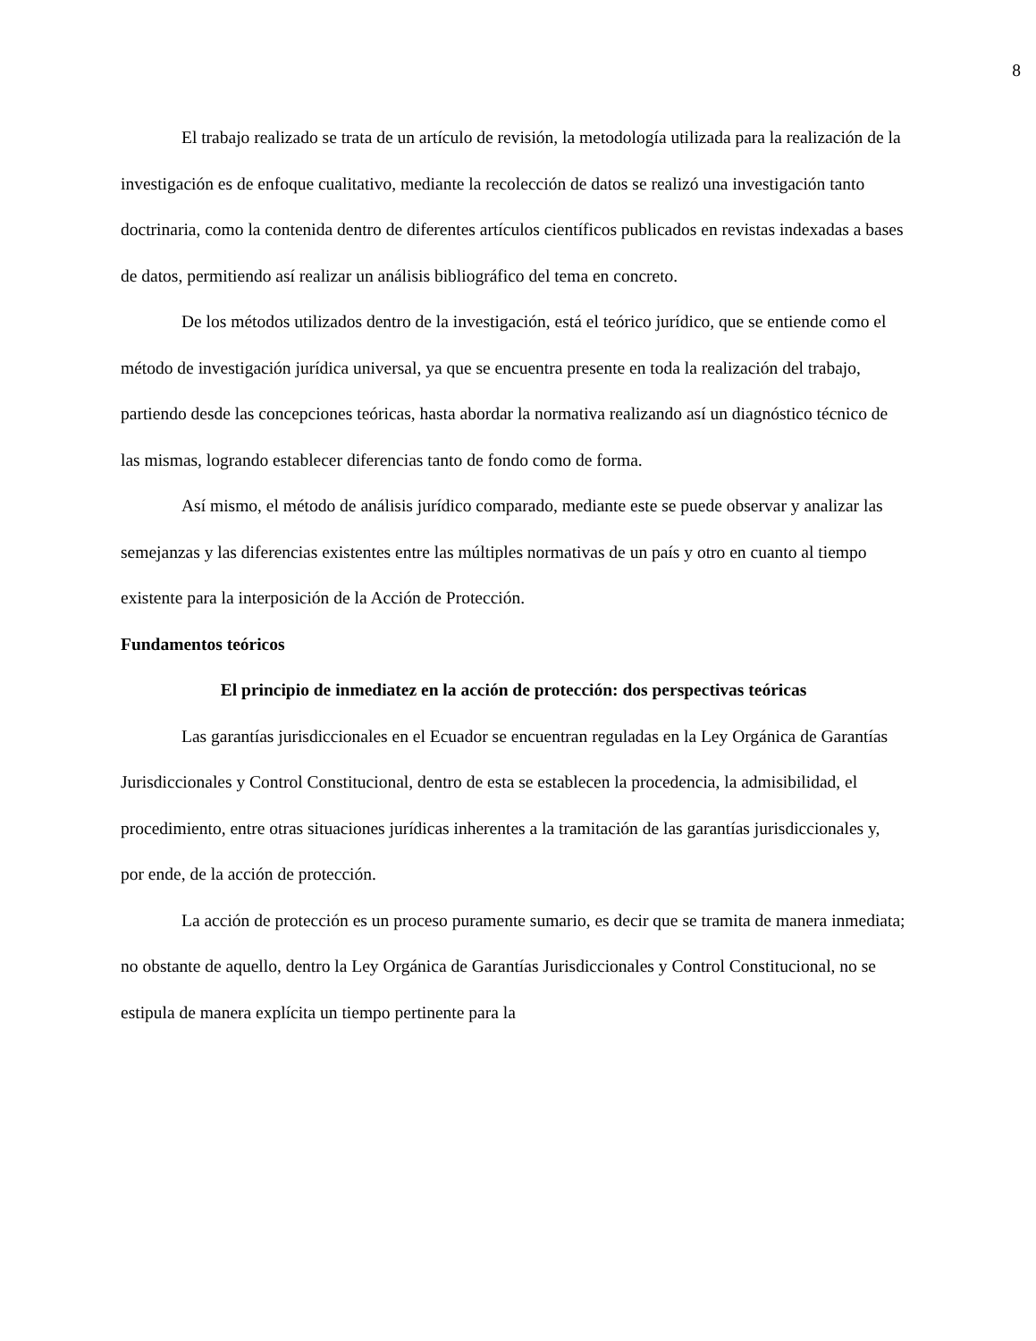8
El trabajo realizado se trata de un artículo de revisión, la metodología utilizada para la realización de la investigación es de enfoque cualitativo, mediante la recolección de datos se realizó una investigación tanto doctrinaria, como la contenida dentro de diferentes artículos científicos publicados en revistas indexadas a bases de datos, permitiendo así realizar un análisis bibliográfico del tema en concreto.
De los métodos utilizados dentro de la investigación, está el teórico jurídico, que se entiende como el método de investigación jurídica universal, ya que se encuentra presente en toda la realización del trabajo, partiendo desde las concepciones teóricas, hasta abordar la normativa realizando así un diagnóstico técnico de las mismas, logrando establecer diferencias tanto de fondo como de forma.
Así mismo, el método de análisis jurídico comparado, mediante este se puede observar y analizar las semejanzas y las diferencias existentes entre las múltiples normativas de un país y otro en cuanto al tiempo existente para la interposición de la Acción de Protección.
Fundamentos teóricos
El principio de inmediatez en la acción de protección: dos perspectivas teóricas
Las garantías jurisdiccionales en el Ecuador se encuentran reguladas en la Ley Orgánica de Garantías Jurisdiccionales y Control Constitucional, dentro de esta se establecen la procedencia, la admisibilidad, el procedimiento, entre otras situaciones jurídicas inherentes a la tramitación de las garantías jurisdiccionales y, por ende, de la acción de protección.
La acción de protección es un proceso puramente sumario, es decir que se tramita de manera inmediata; no obstante de aquello, dentro la Ley Orgánica de Garantías Jurisdiccionales y Control Constitucional, no se estipula de manera explícita un tiempo pertinente para la